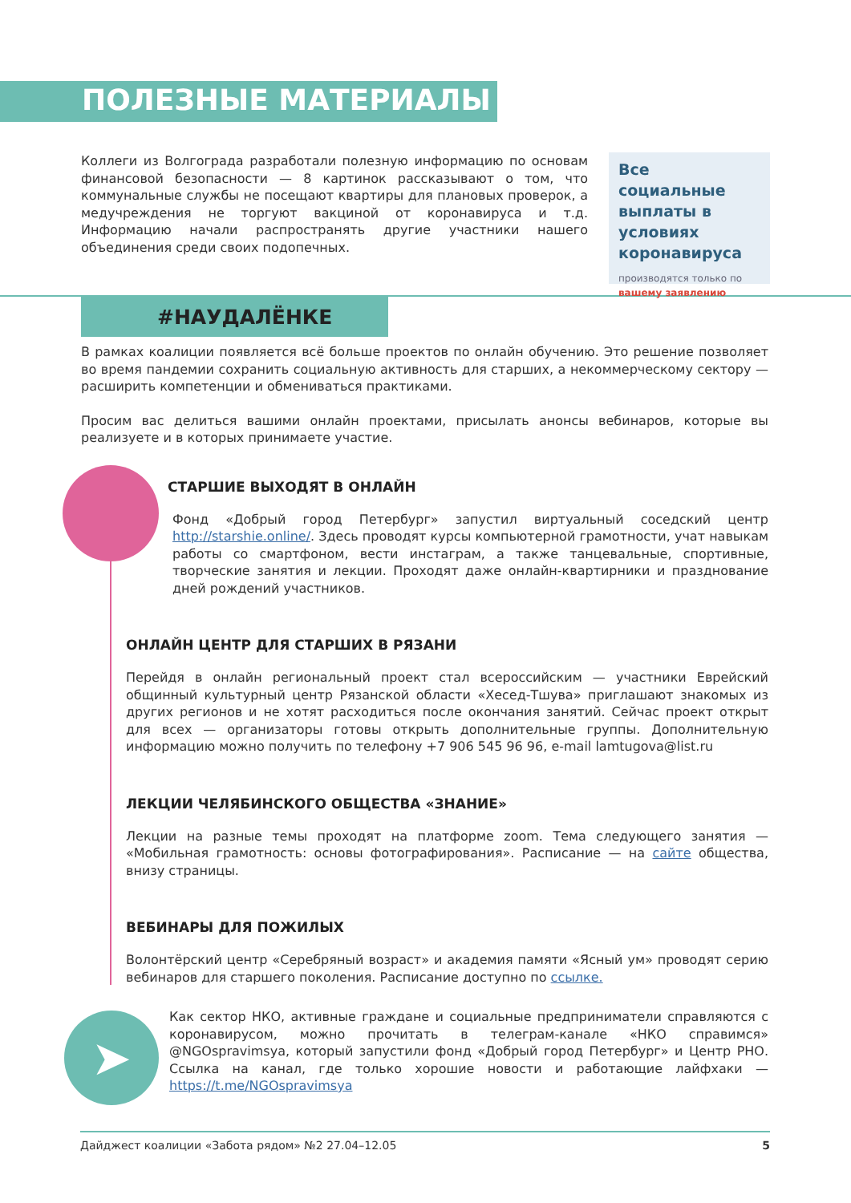ПОЛЕЗНЫЕ МАТЕРИАЛЫ
Коллеги из Волгограда разработали полезную информацию по основам финансовой безопасности — 8 картинок рассказывают о том, что коммунальные службы не посещают квартиры для плановых проверок, а медучреждения не торгуют вакциной от коронавируса и т.д. Информацию начали распространять другие участники нашего объединения среди своих подопечных.
Все социальные выплаты в условиях коронавируса
производятся только по
вашему заявлению
#НАУДАЛЁНКЕ
В рамках коалиции появляется всё больше проектов по онлайн обучению. Это решение позволяет во время пандемии сохранить социальную активность для старших, а некоммерческому сектору — расширить компетенции и обмениваться практиками.
Просим вас делиться вашими онлайн проектами, присылать анонсы вебинаров, которые вы реализуете и в которых принимаете участие.
СТАРШИЕ ВЫХОДЯТ В ОНЛАЙН
Фонд «Добрый город Петербург» запустил виртуальный соседский центр http://starshie.online/. Здесь проводят курсы компьютерной грамотности, учат навыкам работы со смартфоном, вести инстаграм, а также танцевальные, спортивные, творческие занятия и лекции. Проходят даже онлайн-квартирники и празднование дней рождений участников.
ОНЛАЙН ЦЕНТР ДЛЯ СТАРШИХ В РЯЗАНИ
Перейдя в онлайн региональный проект стал всероссийским — участники Еврейский общинный культурный центр Рязанской области «Хесед-Тшува» приглашают знакомых из других регионов и не хотят расходиться после окончания занятий. Сейчас проект открыт для всех — организаторы готовы открыть дополнительные группы. Дополнительную информацию можно получить по телефону +7 906 545 96 96, e-mail lamtugova@list.ru
ЛЕКЦИИ ЧЕЛЯБИНСКОГО ОБЩЕСТВА «ЗНАНИЕ»
Лекции на разные темы проходят на платформе zoom. Тема следующего занятия — «Мобильная грамотность: основы фотографирования». Расписание — на сайте общества, внизу страницы.
ВЕБИНАРЫ ДЛЯ ПОЖИЛЫХ
Волонтёрский центр «Серебряный возраст» и академия памяти «Ясный ум» проводят серию вебинаров для старшего поколения. Расписание доступно по ссылке.
➤
Как сектор НКО, активные граждане и социальные предприниматели справляются с коронавирусом, можно прочитать в телеграм-канале «НКО справимся» @NGOspravimsya, который запустили фонд «Добрый город Петербург» и Центр РНО. Ссылка на канал, где только хорошие новости и работающие лайфхаки — https://t.me/NGOspravimsya
Дайджест коалиции «Забота рядом» №2 27.04–12.05 5